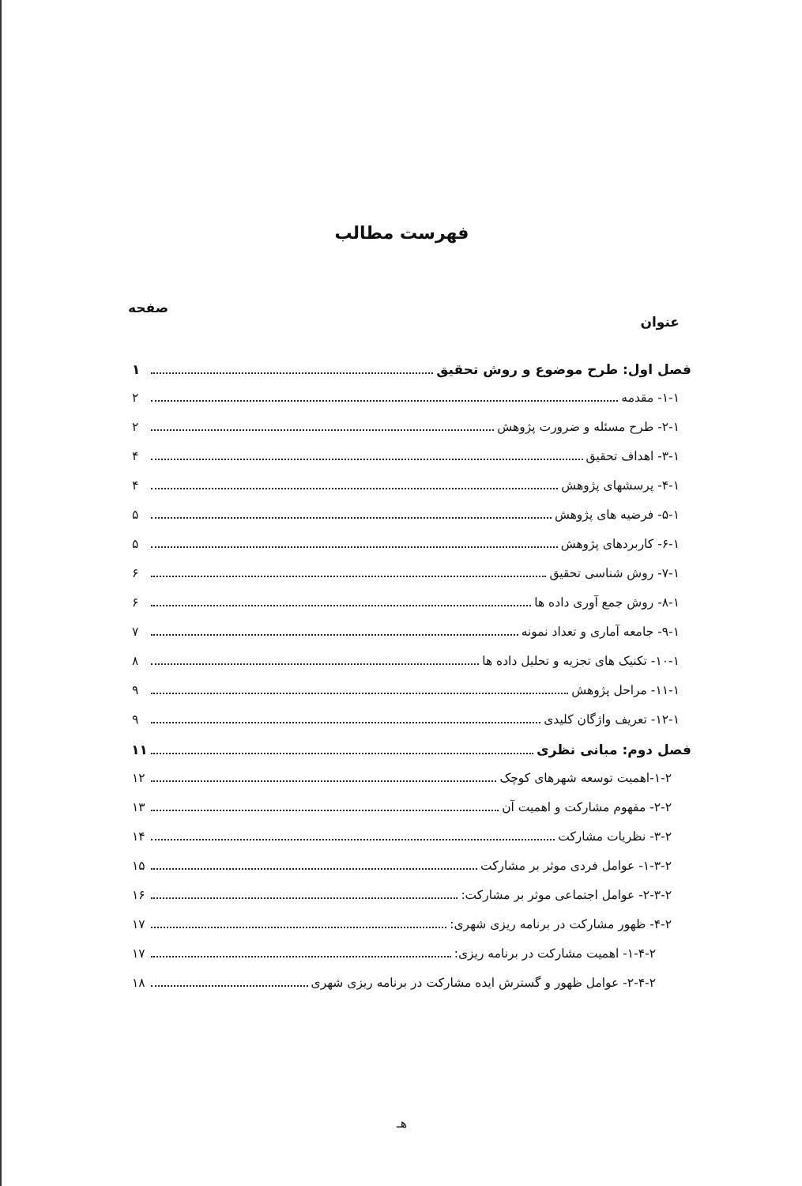فهرست مطالب
عنوان صفحه
فصل اول: طرح موضوع و روش تحقیق ۱
۱-۱- مقدمه ۲
۲-۱- طرح مسئله و ضرورت پژوهش ۲
۳-۱- اهداف تحقیق ۴
۴-۱- پرسشهای پژوهش ۴
۵-۱- فرضیه های پژوهش ۵
۶-۱- کاربردهای پژوهش ۵
۷-۱- روش شناسی تحقیق ۶
۸-۱- روش جمع آوری داده ها ۶
۹-۱- جامعه آماری و تعداد نمونه ۷
۱۰-۱- تکنیک های تجزیه و تحلیل داده ها ۸
۱۱-۱- مراحل پژوهش ۹
۱۲-۱- تعریف واژگان کلیدی ۹
فصل دوم: مبانی نظری ۱۱
۱-۲-اهمیت توسعه شهرهای کوچک ۱۲
۲-۲- مفهوم مشارکت و اهمیت آن ۱۳
۳-۲- نظریات مشارکت ۱۴
۱-۳-۲- عوامل فردی موثر بر مشارکت ۱۵
۲-۳-۲- عوامل اجتماعی موثر بر مشارکت: ۱۶
۴-۲- ظهور مشارکت در برنامه ریزی شهری: ۱۷
۱-۴-۲- اهمیت مشارکت در برنامه ریزی: ۱۷
۲-۴-۲- عوامل ظهور و گسترش ایده مشارکت در برنامه ریزی شهری ۱۸
هـ